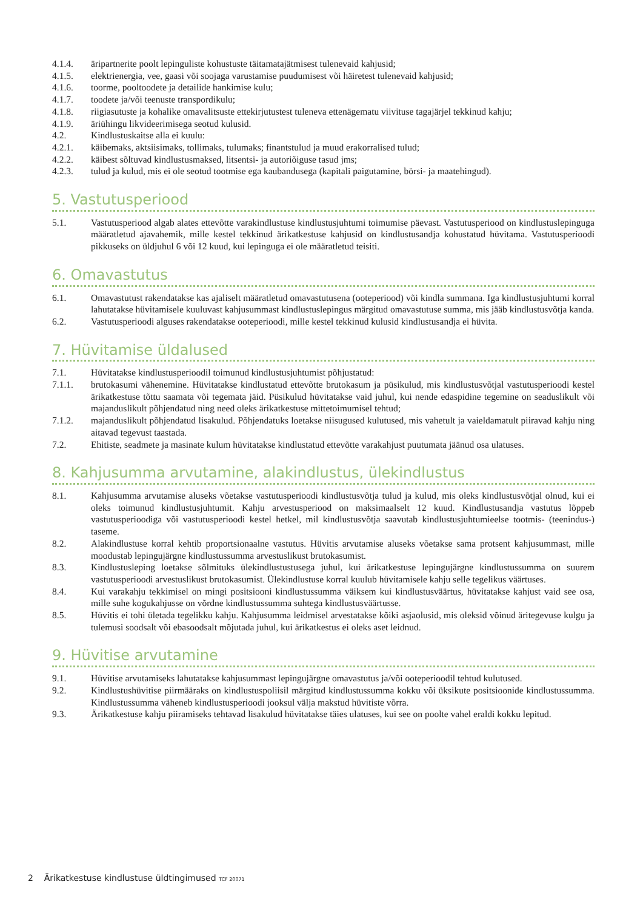4.1.4. äripartnerite poolt lepinguliste kohustuste täitamatajätmisest tulenevaid kahjusid;
4.1.5. elektrienergia, vee, gaasi või soojaga varustamise puudumisest või häiretest tulenevaid kahjusid;
4.1.6. toorme, pooltoodete ja detailide hankimise kulu;
4.1.7. toodete ja/või teenuste transpordikulu;
4.1.8. riigiasutuste ja kohalike omavalitsuste ettekirjutustest tuleneva ettenägematu viivituse tagajärjel tekkinud kahju;
4.1.9. äriühingu likvideerimisega seotud kulusid.
4.2. Kindlustuskaitse alla ei kuulu:
4.2.1. käibemaks, aktsiisimaks, tollimaks, tulumaks; finantstulud ja muud erakorralised tulud;
4.2.2. käibest sõltuvad kindlustusmaksed, litsentsi- ja autoriõiguse tasud jms;
4.2.3. tulud ja kulud, mis ei ole seotud tootmise ega kaubandusega (kapitali paigutamine, börsi- ja maatehingud).
5. Vastutusperiood
5.1. Vastutusperiood algab alates ettevõtte varakindlustuse kindlustusjuhtumi toimumise päevast. Vastutusperiood on kindlustuslepinguga määratletud ajavahemik, mille kestel tekkinud ärikatkestuse kahjusid on kindlustusandja kohustatud hüvitama. Vastutusperioodi pikkuseks on üldjuhul 6 või 12 kuud, kui lepinguga ei ole määratletud teisiti.
6. Omavastutus
6.1. Omavastutust rakendatakse kas ajaliselt määratletud omavastutusena (ooteperiood) või kindla summana. Iga kindlustusjuhtumi korral lahutatakse hüvitamisele kuuluvast kahjusummast kindlustuslepingus märgitud omavastutuse summa, mis jääb kindlustusvõtja kanda.
6.2. Vastutusperioodi alguses rakendatakse ooteperioodi, mille kestel tekkinud kulusid kindlustusandja ei hüvita.
7. Hüvitamise üldalused
7.1. Hüvitatakse kindlustusperioodil toimunud kindlustusjuhtumist põhjustatud:
7.1.1. brutokasumi vähenemine. Hüvitatakse kindlustatud ettevõtte brutokasum ja püsikulud, mis kindlustusvõtjal vastutusperioodi kestel ärikatkestuse tõttu saamata või tegemata jäid. Püsikulud hüvitatakse vaid juhul, kui nende edaspidine tegemine on seaduslikult või majanduslikult põhjendatud ning need oleks ärikatkestuse mittetoimumisel tehtud;
7.1.2. majanduslikult põhjendatud lisakulud. Põhjendatuks loetakse niisugused kulutused, mis vahetult ja vaieldamatult piiravad kahju ning aitavad tegevust taastada.
7.2. Ehitiste, seadmete ja masinate kulum hüvitatakse kindlustatud ettevõtte varakahjust puutumata jäänud osa ulatuses.
8. Kahjusumma arvutamine, alakindlustus, ülekindlustus
8.1. Kahjusumma arvutamise aluseks võetakse vastutusperioodi kindlustusvõtja tulud ja kulud, mis oleks kindlustusvõtjal olnud, kui ei oleks toimunud kindlustusjuhtumit. Kahju arvestusperiood on maksimaalselt 12 kuud. Kindlustusandja vastutus lõppeb vastutusperioodiga või vastutusperioodi kestel hetkel, mil kindlustusvõtja saavutab kindlustusjuhtumieelse tootmis- (teenindus-) taseme.
8.2. Alakindlustuse korral kehtib proportsionaalne vastutus. Hüvitis arvutamise aluseks võetakse sama protsent kahjusummast, mille moodustab lepingujärgne kindlustussumma arvestuslikust brutokasumist.
8.3. Kindlustusleping loetakse sõlmituks ülekindlustustusega juhul, kui ärikatkestuse lepingujärgne kindlustussumma on suurem vastutusperioodi arvestuslikust brutokasumist. Ülekindlustuse korral kuulub hüvitamisele kahju selle tegelikus väärtuses.
8.4. Kui varakahju tekkimisel on mingi positsiooni kindlustussumma väiksem kui kindlustusväärtus, hüvitatakse kahjust vaid see osa, mille suhe kogukahjusse on võrdne kindlustussumma suhtega kindlustusväärtusse.
8.5. Hüvitis ei tohi ületada tegelikku kahju. Kahjusumma leidmisel arvestatakse kõiki asjaolusid, mis oleksid võinud äritegevuse kulgu ja tulemusi soodsalt või ebasoodsalt mõjutada juhul, kui ärikatkestus ei oleks aset leidnud.
9. Hüvitise arvutamine
9.1. Hüvitise arvutamiseks lahutatakse kahjusummast lepingujärgne omavastutus ja/või ooteperioodil tehtud kulutused.
9.2. Kindlustushüvitise piirmääraks on kindlustuspoliisil märgitud kindlustussumma kokku või üksikute positsioonide kindlustussumma. Kindlustussumma väheneb kindlustusperioodi jooksul välja makstud hüvitiste võrra.
9.3. Ärikatkestuse kahju piiramiseks tehtavad lisakulud hüvitatakse täies ulatuses, kui see on poolte vahel eraldi kokku lepitud.
2 Ärikatkestuse kindlustuse üldtingimused TCF 20071